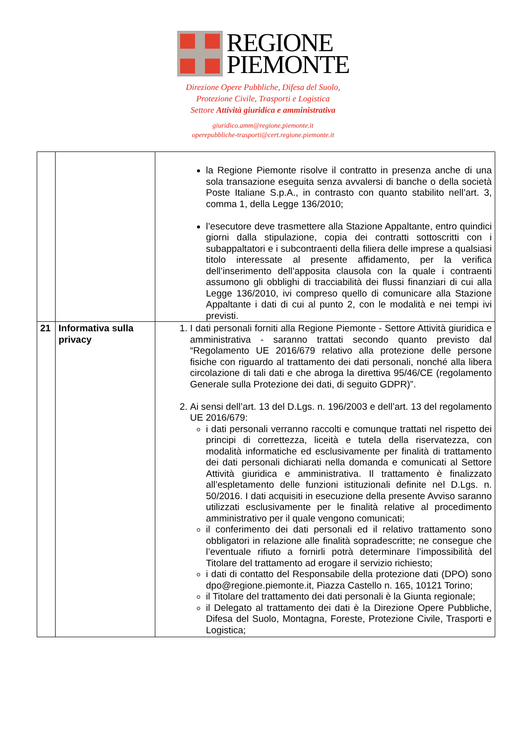REGIONE
PIEMONTE
Direzione Opere Pubbliche, Difesa del Suolo,
Protezione Civile, Trasporti e Logistica
Settore Attività giuridica e amministrativa
giuridico.amm@regione.piemonte.it
operepubbliche-trasporti@cert.regione.piemonte.it
| | | la Regione Piemonte risolve il contratto in presenza anche di una sola transazione eseguita senza avvalersi di banche o della società Poste Italiane S.p.A., in contrasto con quanto stabilito nell’art. 3, comma 1, della Legge 136/2010; l’esecutore deve trasmettere alla Stazione Appaltante, entro quindici giorni dalla stipulazione, copia dei contratti sottoscritti con i subappaltatori e i subcontraenti della filiera delle imprese a qualsiasi titolo interessate al presente affidamento, per la verifica dell’inserimento dell’apposita clausola con la quale i contraenti assumono gli obblighi di tracciabilità dei flussi finanziari di cui alla Legge 136/2010, ivi compreso quello di comunicare alla Stazione Appaltante i dati di cui al punto 2, con le modalità e nei tempi ivi previsti. |
| 21 | Informativa sulla privacy | 1. I dati personali forniti alla Regione Piemonte - Settore Attività giuridica e amministrativa - saranno trattati secondo quanto previsto dal “Regolamento UE 2016/679 relativo alla protezione delle persone fisiche con riguardo al trattamento dei dati personali, nonché alla libera circolazione di tali dati e che abroga la direttiva 95/46/CE (regolamento Generale sulla Protezione dei dati, di seguito GDPR)”. 2. Ai sensi dell’art. 13 del D.Lgs. n. 196/2003 e dell’art. 13 del regolamento UE 2016/679: i dati personali verranno raccolti e comunque trattati nel rispetto dei principi di correttezza, liceità e tutela della riservatezza, con modalità informatiche ed esclusivamente per finalità di trattamento dei dati personali dichiarati nella domanda e comunicati al Settore Attività giuridica e amministrativa. Il trattamento è finalizzato all’espletamento delle funzioni istituzionali definite nel D.Lgs. n. 50/2016. I dati acquisiti in esecuzione della presente Avviso saranno utilizzati esclusivamente per le finalità relative al procedimento amministrativo per il quale vengono comunicati; il conferimento dei dati personali ed il relativo trattamento sono obbligatori in relazione alle finalità sopradescritte; ne consegue che l’eventuale rifiuto a fornirli potrà determinare l’impossibilità del Titolare del trattamento ad erogare il servizio richiesto; i dati di contatto del Responsabile della protezione dati (DPO) sono dpo@regione.piemonte.it, Piazza Castello n. 165, 10121 Torino; il Titolare del trattamento dei dati personali è la Giunta regionale; il Delegato al trattamento dei dati è la Direzione Opere Pubbliche, Difesa del Suolo, Montagna, Foreste, Protezione Civile, Trasporti e Logistica; |